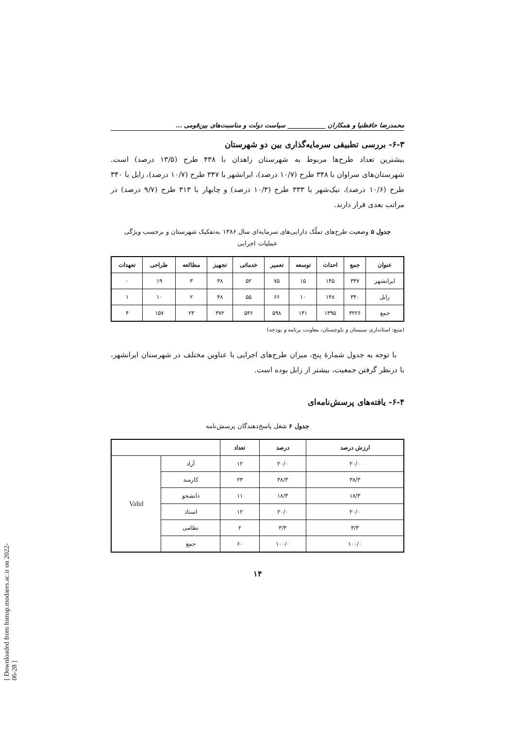[ Downloaded from hsmsp.modares.ac.ir on 2022-06-28 ]
محمدرضا حافظنیا و همکاران ____________ سیاست دولت و مناسبت‌های بین‌قومی ...
۶-۳- بررسی تطبیقی سرمایه‌گذاری بین دو شهرستان
بیشترین تعداد طرح‌ها مربوط به شهرستان زاهدان با ۴۳۸ طرح (۱۳/۵ درصد) است. شهرستان‌های سراوان با ۳۴۸ طرح (۱۰/۷ درصد)، ایرانشهر با ۳۴۷ طرح (۱۰/۷ درصد)، زابل با ۳۴۰ طرح (۱۰/۶ درصد)، نیک‌شهر با ۳۳۳ طرح (۱۰/۳ درصد) و چابهار با ۳۱۳ طرح (۹/۷ درصد) در مراتب بعدی قرار دارند.
جدول ۵ وضعیت طرح‌های تملّک دارایی‌های سرمایه‌ای سال ۱۳۸۶ به‌تفکیک شهرستان و برحسب ویژگی
عملیات اجرایی
| عنوان | جمع | احداث | توسعه | تعمیر | خدماتی | تجهیز | مطالعه | طراحی | تعهدات |
| --- | --- | --- | --- | --- | --- | --- | --- | --- | --- |
| ایرانشهر | ۳۴۷ | ۱۴۵ | ۱۵ | ۷۵ | ۵۲ | ۳۸ | ۳ | ۱۹ | ۰ |
| زابل | ۳۴۰ | ۱۴۸ | ۱۰ | ۶۶ | ۵۵ | ۴۸ | ۲ | ۱۰ | ۱ |
| جمع | ۳۲۲۶ | ۱۳۹۵ | ۱۴۱ | ۵۹۸ | ۵۳۶ | ۳۷۲ | ۲۳ | ۱۵۷ | ۴ |
(منبع: استانداری سیستان و بلوچستان، معاونت برنامه و بودجه)
با توجه به جدول شمارهٔ پنج، میزان طرح‌های اجرایی با عناوین مختلف در شهرستان ایرانشهر، با درنظر گرفتن جمعیت، بیشتر از زابل بوده است.
۶-۴- یافته‌های پرسش‌نامه‌ای
جدول ۶ شغل پاسخ‌دهندگان پرسش‌نامه
| ارزش درصد | درصد | تعداد | | |
| --- | --- | --- | --- | --- |
| ۲۰/۰ | ۲۰/۰ | ۱۲ | آزاد | Valid |
| ۳۸/۳ | ۳۸/۳ | ۲۳ | کارمند | |
| ۱۸/۳ | ۱۸/۳ | ۱۱ | دانشجو | |
| ۲۰/۰ | ۲۰/۰ | ۱۲ | استاد | |
| ۳/۳ | ۳/۳ | ۲ | نظامی | |
| ۱۰۰/۰ | ۱۰۰/۰ | ۶۰ | جمع | |
۱۴